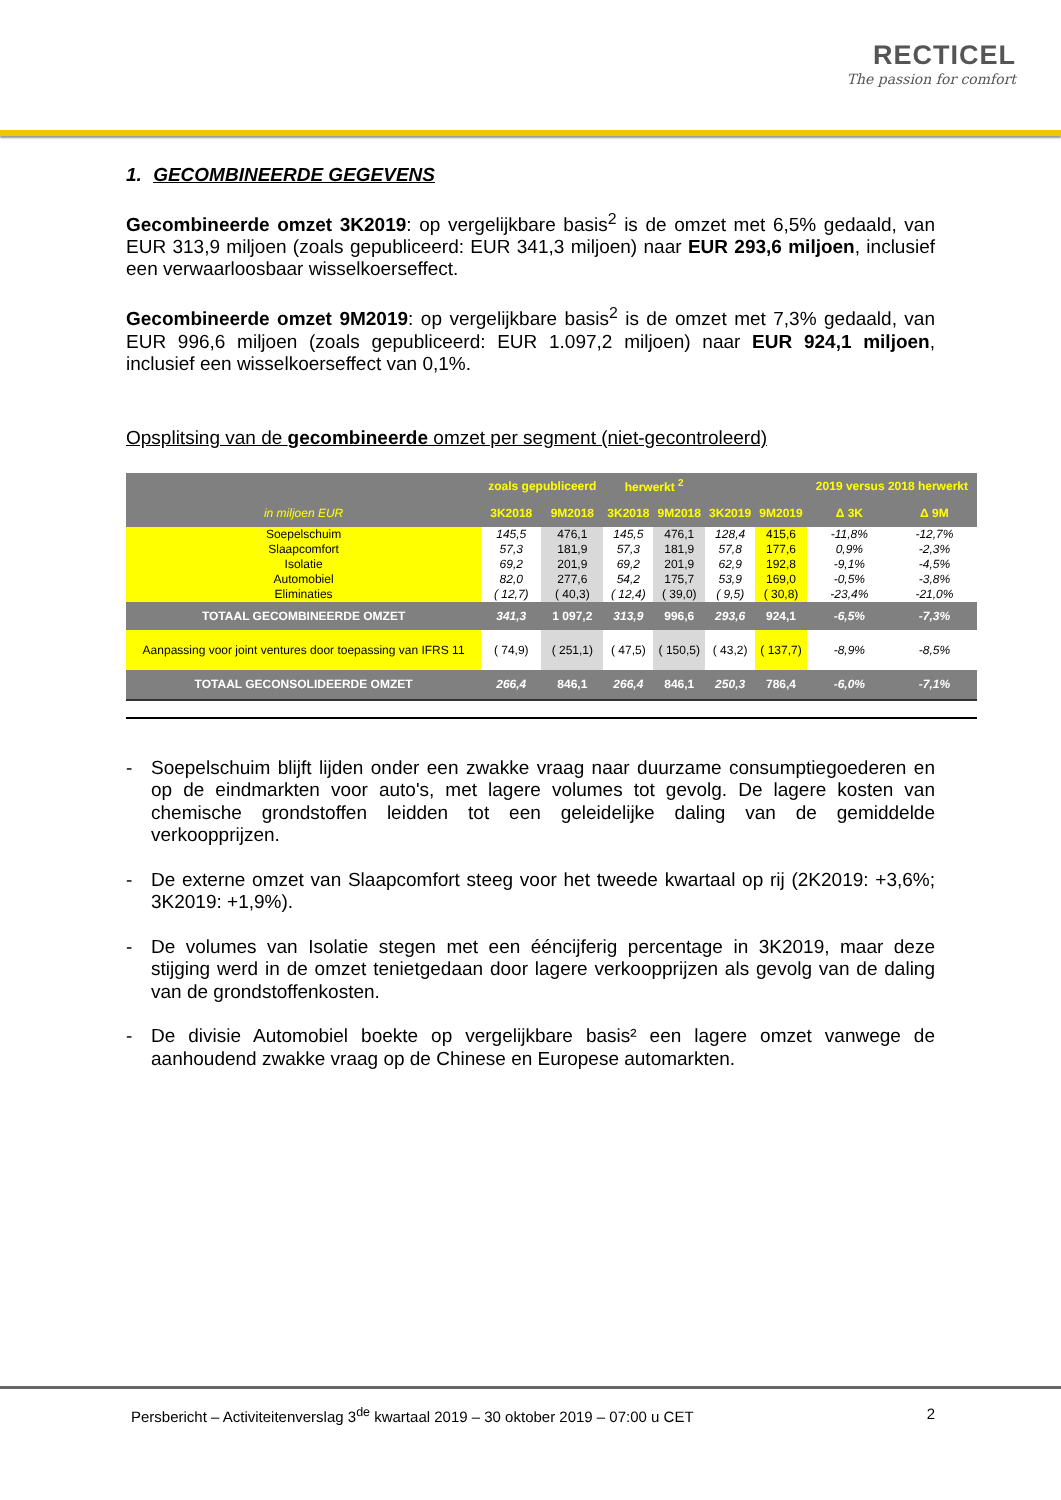RECTICEL
The passion for comfort
1. GECOMBINEERDE GEGEVENS
Gecombineerde omzet 3K2019: op vergelijkbare basis<sup>2</sup> is de omzet met 6,5% gedaald, van EUR 313,9 miljoen (zoals gepubliceerd: EUR 341,3 miljoen) naar EUR 293,6 miljoen, inclusief een verwaarloosbaar wisselkoerseffect.
Gecombineerde omzet 9M2019: op vergelijkbare basis<sup>2</sup> is de omzet met 7,3% gedaald, van EUR 996,6 miljoen (zoals gepubliceerd: EUR 1.097,2 miljoen) naar EUR 924,1 miljoen, inclusief een wisselkoerseffect van 0,1%.
Opsplitsing van de gecombineerde omzet per segment (niet-gecontroleerd)
| | zoals gepubliceerd | | herwerkt <sup>2</sup> | | | | 2019 versus 2018 herwerkt | |
| --- | --- | --- | --- | --- | --- | --- | --- | --- |
| in miljoen EUR | 3K2018 | 9M2018 | 3K2018 | 9M2018 | 3K2019 | 9M2019 | Δ 3K | Δ 9M |
| Soepelschuim | 145,5 | 476,1 | 145,5 | 476,1 | 128,4 | 415,6 | -11,8% | -12,7% |
| Slaapcomfort | 57,3 | 181,9 | 57,3 | 181,9 | 57,8 | 177,6 | 0,9% | -2,3% |
| Isolatie | 69,2 | 201,9 | 69,2 | 201,9 | 62,9 | 192,8 | -9,1% | -4,5% |
| Automobiel | 82,0 | 277,6 | 54,2 | 175,7 | 53,9 | 169,0 | -0,5% | -3,8% |
| Eliminaties | ( 12,7) | ( 40,3) | ( 12,4) | ( 39,0) | ( 9,5) | ( 30,8) | -23,4% | -21,0% |
| TOTAAL GECOMBINEERDE OMZET | 341,3 | 1 097,2 | 313,9 | 996,6 | 293,6 | 924,1 | -6,5% | -7,3% |
| Aanpassing voor joint ventures door toepassing van IFRS 11 | ( 74,9) | ( 251,1) | ( 47,5) | ( 150,5) | ( 43,2) | ( 137,7) | -8,9% | -8,5% |
| TOTAAL GECONSOLIDEERDE OMZET | 266,4 | 846,1 | 266,4 | 846,1 | 250,3 | 786,4 | -6,0% | -7,1% |
- Soepelschuim blijft lijden onder een zwakke vraag naar duurzame consumptiegoederen en op de eindmarkten voor auto's, met lagere volumes tot gevolg. De lagere kosten van chemische grondstoffen leidden tot een geleidelijke daling van de gemiddelde verkoopprijzen.
- De externe omzet van Slaapcomfort steeg voor het tweede kwartaal op rij (2K2019: +3,6%; 3K2019: +1,9%).
- De volumes van Isolatie stegen met een ééncijferig percentage in 3K2019, maar deze stijging werd in de omzet tenietgedaan door lagere verkoopprijzen als gevolg van de daling van de grondstoffenkosten.
- De divisie Automobiel boekte op vergelijkbare basis² een lagere omzet vanwege de aanhoudend zwakke vraag op de Chinese en Europese automarkten.
Persbericht – Activiteitenverslag 3<sup>de</sup> kwartaal 2019 – 30 oktober 2019 – 07:00 u CET 2